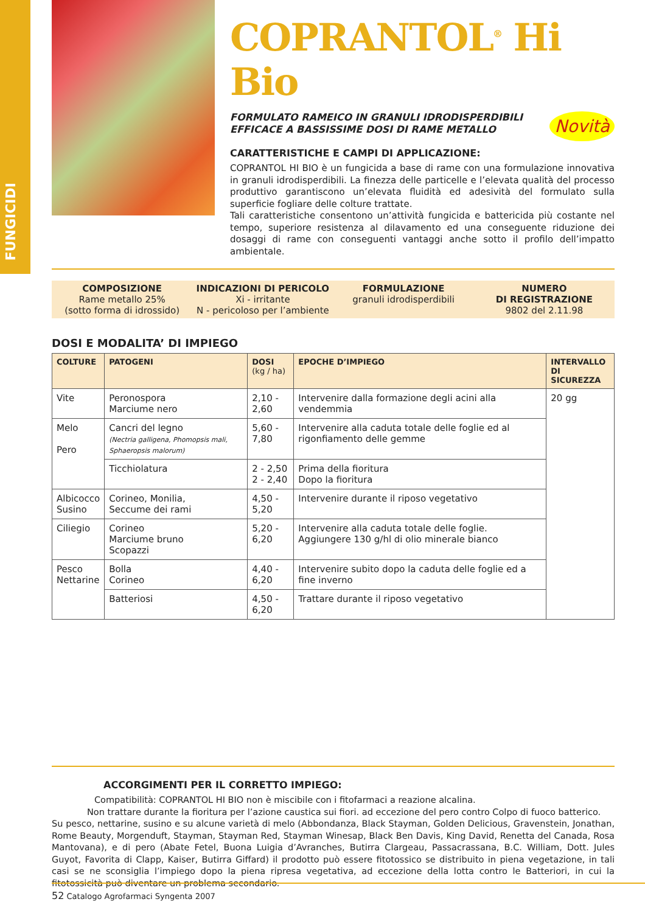FUNGICIDI
COPRANTOL<sup>®</sup> Hi Bio
Novità
FORMULATO RAMEICO IN GRANULI IDRODISPERDIBILI
EFFICACE A BASSISSIME DOSI DI RAME METALLO
CARATTERISTICHE E CAMPI DI APPLICAZIONE:
COPRANTOL HI BIO è un fungicida a base di rame con una formulazione innovativa in granuli idrodisperdibili. La finezza delle particelle e l’elevata qualità del processo produttivo garantiscono un’elevata fluidità ed adesività del formulato sulla superficie fogliare delle colture trattate.
Tali caratteristiche consentono un’attività fungicida e battericida più costante nel tempo, superiore resistenza al dilavamento ed una conseguente riduzione dei dosaggi di rame con conseguenti vantaggi anche sotto il profilo dell’impatto ambientale.
COMPOSIZIONE
Rame metallo 25%
(sotto forma di idrossido)
INDICAZIONI DI PERICOLO
Xi - irritante
N - pericoloso per l’ambiente
FORMULAZIONE
granuli idrodisperdibili
NUMERO
DI REGISTRAZIONE
9802 del 2.11.98
DOSI E MODALITA’ DI IMPIEGO
| COLTURE | PATOGENI | DOSI (kg / ha) | EPOCHE D’IMPIEGO | INTERVALLO DI SICUREZZA |
| --- | --- | --- | --- | --- |
| Vite | Peronospora Marciume nero | 2,10 - 2,60 | Intervenire dalla formazione degli acini alla vendemmia | 20 gg |
| Melo Pero | Cancri del legno (Nectria galligena, Phomopsis mali, Sphaeropsis malorum) | 5,60 - 7,80 | Intervenire alla caduta totale delle foglie ed al rigonfiamento delle gemme | |
| | Ticchiolatura | 2 - 2,50 2 - 2,40 | Prima della fioritura Dopo la fioritura | |
| Albicocco Susino | Corineo, Monilia, Seccume dei rami | 4,50 - 5,20 | Intervenire durante il riposo vegetativo | |
| Ciliegio | Corineo Marciume bruno Scopazzi | 5,20 - 6,20 | Intervenire alla caduta totale delle foglie. Aggiungere 130 g/hl di olio minerale bianco | |
| Pesco Nettarine | Bolla Corineo | 4,40 - 6,20 | Intervenire subito dopo la caduta delle foglie ed a fine inverno | |
| | Batteriosi | 4,50 - 6,20 | Trattare durante il riposo vegetativo | |
ACCORGIMENTI PER IL CORRETTO IMPIEGO:
Compatibilità: COPRANTOL HI BIO non è miscibile con i fitofarmaci a reazione alcalina.
Non trattare durante la fioritura per l’azione caustica sui fiori. ad eccezione del pero contro Colpo di fuoco batterico.
Su pesco, nettarine, susino e su alcune varietà di melo (Abbondanza, Black Stayman, Golden Delicious, Gravenstein, Jonathan, Rome Beauty, Morgenduft, Stayman, Stayman Red, Stayman Winesap, Black Ben Davis, King David, Renetta del Canada, Rosa Mantovana), e di pero (Abate Fetel, Buona Luigia d’Avranches, Butirra Clargeau, Passacrassana, B.C. William, Dott. Jules Guyot, Favorita di Clapp, Kaiser, Butirra Giffard) il prodotto può essere fitotossico se distribuito in piena vegetazione, in tali casi se ne sconsiglia l’impiego dopo la piena ripresa vegetativa, ad eccezione della lotta contro le Batteriori, in cui la fitotossicità può diventare un problema secondario.
52 Catalogo Agrofarmaci Syngenta 2007